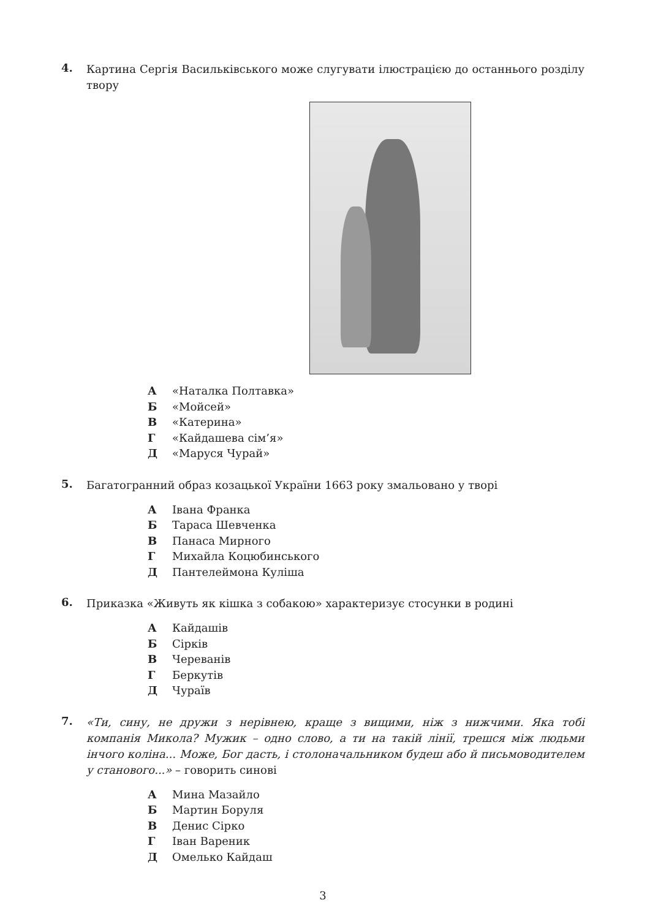4. Картина Сергія Васильківського може слугувати ілюстрацією до останнього розділу твору
А «Наталка Полтавка»
Б «Мойсей»
В «Катерина»
Г «Кайдашева сім’я»
Д «Маруся Чурай»
5. Багатогранний образ козацької України 1663 року змальовано у творі
А Івана Франка
Б Тараса Шевченка
В Панаса Мирного
Г Михайла Коцюбинського
Д Пантелеймона Куліша
6. Приказка «Живуть як кішка з собакою» характеризує стосунки в родині
А Кайдашів
Б Сірків
В Череванів
Г Беркутів
Д Чураїв
7. «Ти, сину, не дружи з нерівнею, краще з вищими, ніж з нижчими. Яка тобі компанія Микола? Мужик – одно слово, а ти на такій лінії, трешся між людьми інчого коліна... Може, Бог дасть, і столоначальником будеш або й письмоводителем у станового...» – говорить синові
А Мина Мазайло
Б Мартин Боруля
В Денис Сірко
Г Іван Вареник
Д Омелько Кайдаш
3